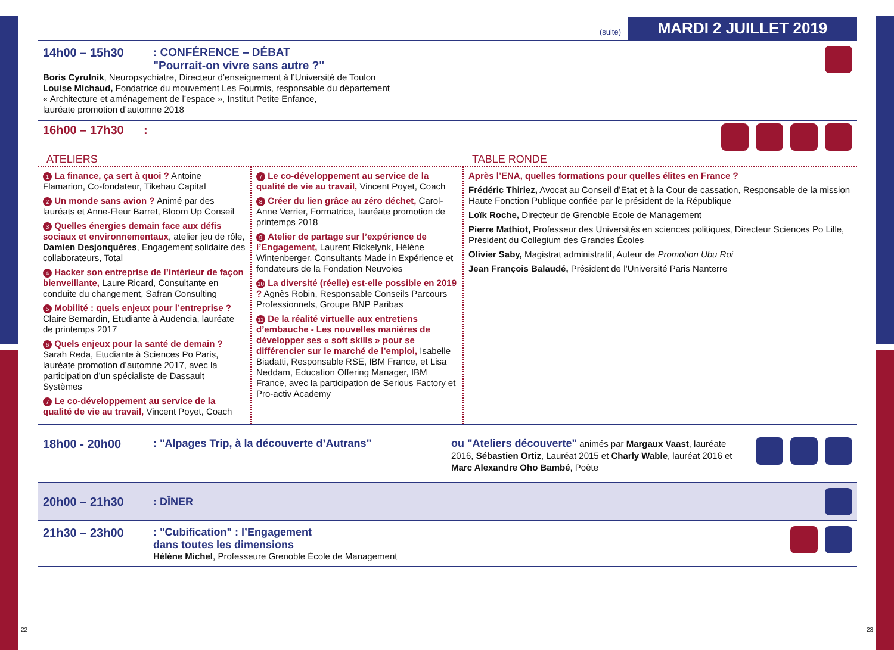(suite) MARDI 2 JUILLET 2019
14h00 – 15h30 : CONFÉRENCE – DÉBAT
"Pourrait-on vivre sans autre ?"
Boris Cyrulnik, Neuropsychiatre, Directeur d’enseignement à l’Université de Toulon
Louise Michaud, Fondatrice du mouvement Les Fourmis, responsable du département
« Architecture et aménagement de l’espace », Institut Petite Enfance,
lauréate promotion d’automne 2018
16h00 – 17h30 :
ATELIERS TABLE RONDE
1 La finance, ça sert à quoi ? Antoine Flamarion, Co-fondateur, Tikehau Capital
2 Un monde sans avion ? Animé par des lauréats et Anne-Fleur Barret, Bloom Up Conseil
3 Quelles énergies demain face aux défis sociaux et environnementaux, atelier jeu de rôle, Damien Desjonquères, Engagement solidaire des collaborateurs, Total
4 Hacker son entreprise de l’intérieur de façon bienveillante, Laure Ricard, Consultante en conduite du changement, Safran Consulting
5 Mobilité : quels enjeux pour l’entreprise ? Claire Bernardin, Etudiante à Audencia, lauréate de printemps 2017
6 Quels enjeux pour la santé de demain ? Sarah Reda, Etudiante à Sciences Po Paris, lauréate promotion d’automne 2017, avec la participation d’un spécialiste de Dassault Systèmes
7 Le co-développement au service de la qualité de vie au travail, Vincent Poyet, Coach
7 Le co-développement au service de la qualité de vie au travail, Vincent Poyet, Coach
8 Créer du lien grâce au zéro déchet, Carol-Anne Verrier, Formatrice, lauréate promotion de printemps 2018
9 Atelier de partage sur l’expérience de l’Engagement, Laurent Rickelynk, Hélène Wintenberger, Consultants Made in Expérience et fondateurs de la Fondation Neuvoies
10 La diversité (réelle) est-elle possible en 2019 ? Agnès Robin, Responsable Conseils Parcours Professionnels, Groupe BNP Paribas
11 De la réalité virtuelle aux entretiens d’embauche - Les nouvelles manières de développer ses « soft skills » pour se différencier sur le marché de l’emploi, Isabelle Biadatti, Responsable RSE, IBM France, et Lisa Neddam, Education Offering Manager, IBM France, avec la participation de Serious Factory et Pro-activ Academy
Après l’ENA, quelles formations pour quelles élites en France ?
Frédéric Thiriez, Avocat au Conseil d’Etat et à la Cour de cassation, Responsable de la mission Haute Fonction Publique confiée par le président de la République
Loïk Roche, Directeur de Grenoble Ecole de Management
Pierre Mathiot, Professeur des Universités en sciences politiques, Directeur Sciences Po Lille, Président du Collegium des Grandes Écoles
Olivier Saby, Magistrat administratif, Auteur de Promotion Ubu Roi
Jean François Balaudé, Président de l’Université Paris Nanterre
18h00 - 20h00 : "Alpages Trip, à la découverte d’Autrans"
ou "Ateliers découverte" animés par Margaux Vaast, lauréate 2016, Sébastien Ortiz, Lauréat 2015 et Charly Wable, lauréat 2016 et Marc Alexandre Oho Bambé, Poète
20h00 – 21h30 : DÎNER
21h30 – 23h00 : "Cubification" : l’Engagement
dans toutes les dimensions
Hélène Michel, Professeure Grenoble École de Management
22 23